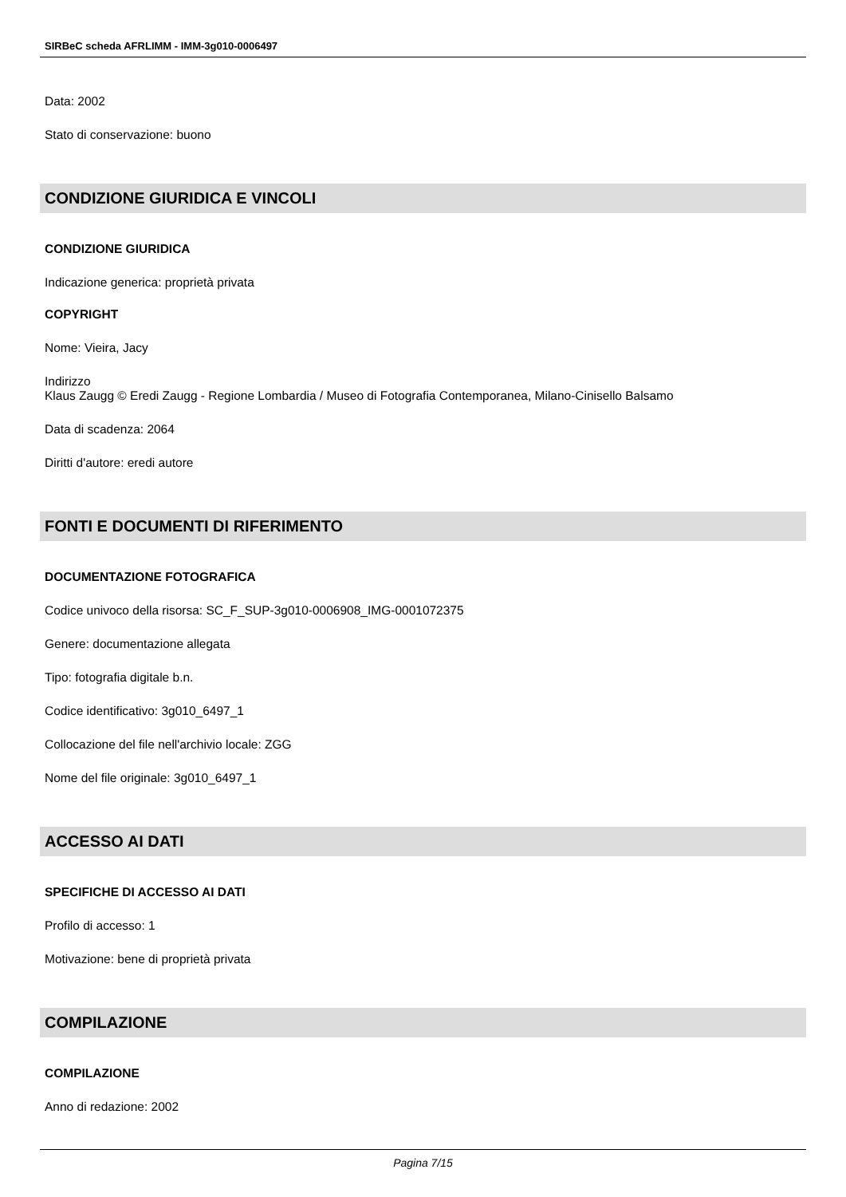SIRBeC scheda AFRLIMM - IMM-3g010-0006497
Data: 2002
Stato di conservazione: buono
CONDIZIONE GIURIDICA E VINCOLI
CONDIZIONE GIURIDICA
Indicazione generica: proprietà privata
COPYRIGHT
Nome: Vieira, Jacy
Indirizzo
Klaus Zaugg © Eredi Zaugg - Regione Lombardia / Museo di Fotografia Contemporanea, Milano-Cinisello Balsamo
Data di scadenza: 2064
Diritti d'autore: eredi autore
FONTI E DOCUMENTI DI RIFERIMENTO
DOCUMENTAZIONE FOTOGRAFICA
Codice univoco della risorsa: SC_F_SUP-3g010-0006908_IMG-0001072375
Genere: documentazione allegata
Tipo: fotografia digitale b.n.
Codice identificativo: 3g010_6497_1
Collocazione del file nell'archivio locale: ZGG
Nome del file originale: 3g010_6497_1
ACCESSO AI DATI
SPECIFICHE DI ACCESSO AI DATI
Profilo di accesso: 1
Motivazione: bene di proprietà privata
COMPILAZIONE
COMPILAZIONE
Anno di redazione: 2002
Pagina 7/15